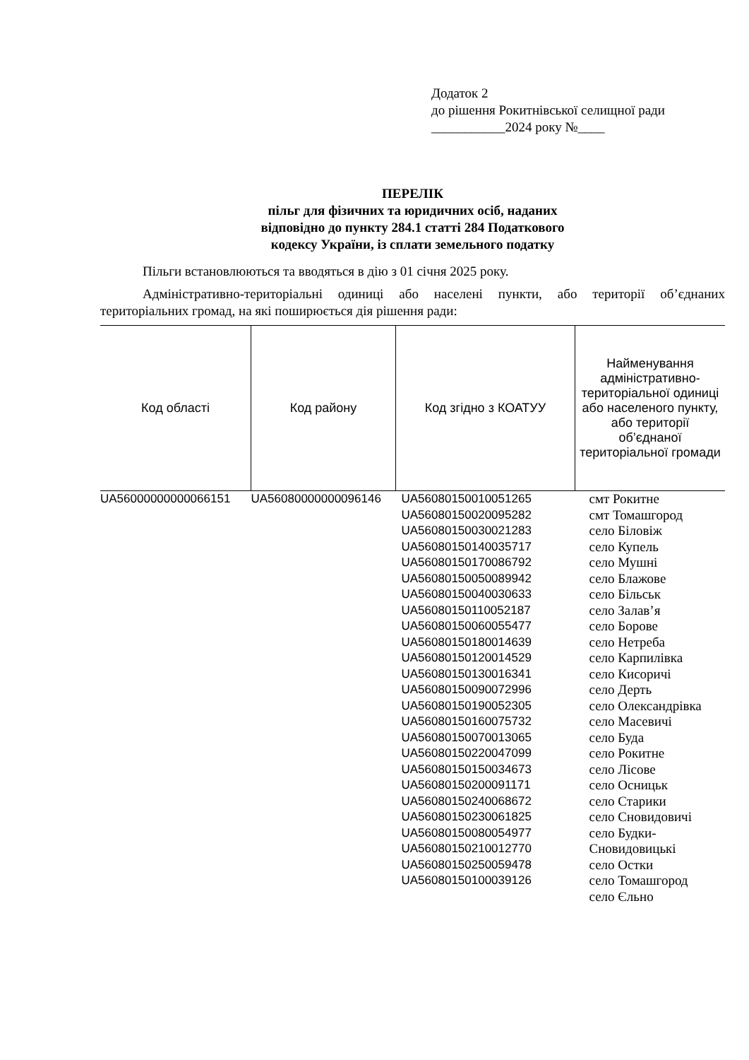Додаток 2
до рішення Рокитнівської селищної ради
___________2024 року №____
ПЕРЕЛІК
пільг для фізичних та юридичних осіб, наданих
відповідно до пункту 284.1 статті 284 Податкового
кодексу України, із сплати земельного податку
Пільги встановлюються та вводяться в дію з 01 січня 2025 року.
Адміністративно-територіальні одиниці або населені пункти, або території об’єднаних територіальних громад, на які поширюється дія рішення ради:
| Код області | Код району | Код згідно з КОАТУУ | Найменування адміністративно-територіальної одиниці або населеного пункту, або території об’єднаної територіальної громади |
| --- | --- | --- | --- |
| UA56000000000066151 | UA56080000000096146 | UA56080150010051265 UA56080150020095282 UA56080150030021283 UA56080150140035717 UA56080150170086792 UA56080150050089942 UA56080150040030633 UA56080150110052187 UA56080150060055477 UA56080150180014639 UA56080150120014529 UA56080150130016341 UA56080150090072996 UA56080150190052305 UA56080150160075732 UA56080150070013065 UA56080150220047099 UA56080150150034673 UA56080150200091171 UA56080150240068672 UA56080150230061825 UA56080150080054977 UA56080150210012770 UA56080150250059478 UA56080150100039126 | смт Рокитне смт Томашгород село Біловіж село Купель село Мушні село Блажове село Більськ село Залав’я село Борове село Нетреба село Карпилівка село Кисоричі село Дерть село Олександрівка село Масевичі село Буда село Рокитне село Лісове село Осницьк село Старики село Сновидовичі село Будки-Сновидовицькі село Остки село Томашгород село Єльно |